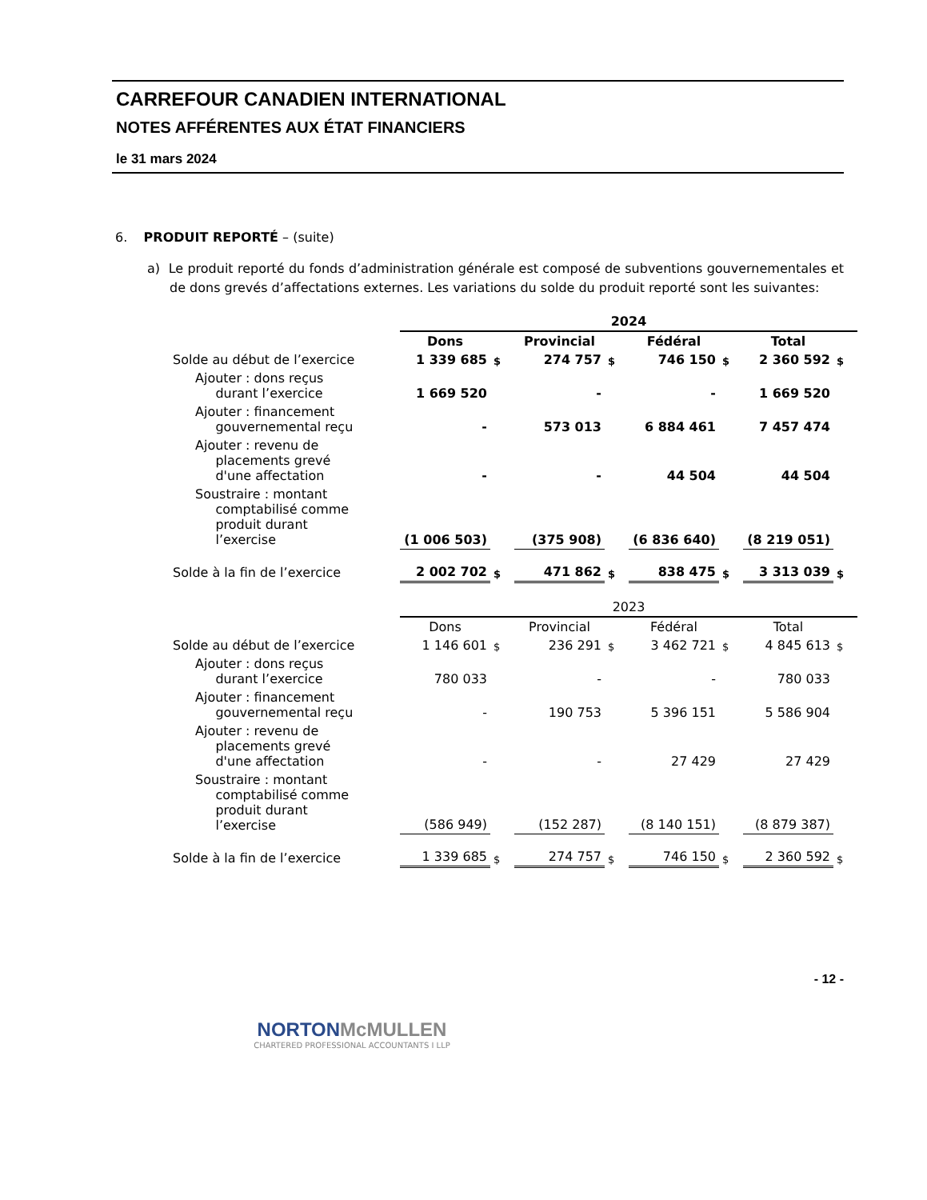CARREFOUR CANADIEN INTERNATIONAL
NOTES AFFÉRENTES AUX ÉTAT FINANCIERS
le 31 mars 2024
6. PRODUIT REPORTÉ – (suite)
a) Le produit reporté du fonds d’administration générale est composé de subventions gouvernementales et de dons grevés d’affectations externes. Les variations du solde du produit reporté sont les suivantes:
| | 2024 | | | | | | | |
| | Dons | | Provincial | | Fédéral | | Total | |
| Solde au début de l’exercice | 1 339 685 | $ | 274 757 | $ | 746 150 | $ | 2 360 592 | $ |
| Ajouter : dons reçus durant l’exercice | 1 669 520 | | - | | - | | 1 669 520 | |
| Ajouter : financement gouvernemental reçu | - | | 573 013 | | 6 884 461 | | 7 457 474 | |
| Ajouter : revenu de placements grevé d'une affectation | - | | - | | 44 504 | | 44 504 | |
| Soustraire : montant comptabilisé comme produit durant l’exercise | (1 006 503) | | (375 908) | | (6 836 640) | | (8 219 051) | |
| Solde à la fin de l’exercice | 2 002 702 | $ | 471 862 | $ | 838 475 | $ | 3 313 039 | $ |
| | 2023 | | | | | | | |
| | Dons | | Provincial | | Fédéral | | Total | |
| Solde au début de l’exercice | 1 146 601 | $ | 236 291 | $ | 3 462 721 | $ | 4 845 613 | $ |
| Ajouter : dons reçus durant l’exercice | 780 033 | | - | | - | | 780 033 | |
| Ajouter : financement gouvernemental reçu | - | | 190 753 | | 5 396 151 | | 5 586 904 | |
| Ajouter : revenu de placements grevé d'une affectation | - | | - | | 27 429 | | 27 429 | |
| Soustraire : montant comptabilisé comme produit durant l’exercise | (586 949) | | (152 287) | | (8 140 151) | | (8 879 387) | |
| Solde à la fin de l’exercice | 1 339 685 | $ | 274 757 | $ | 746 150 | $ | 2 360 592 | $ |
- 12 -
NORTON McMULLEN
CHARTERED PROFESSIONAL ACCOUNTANTS I LLP